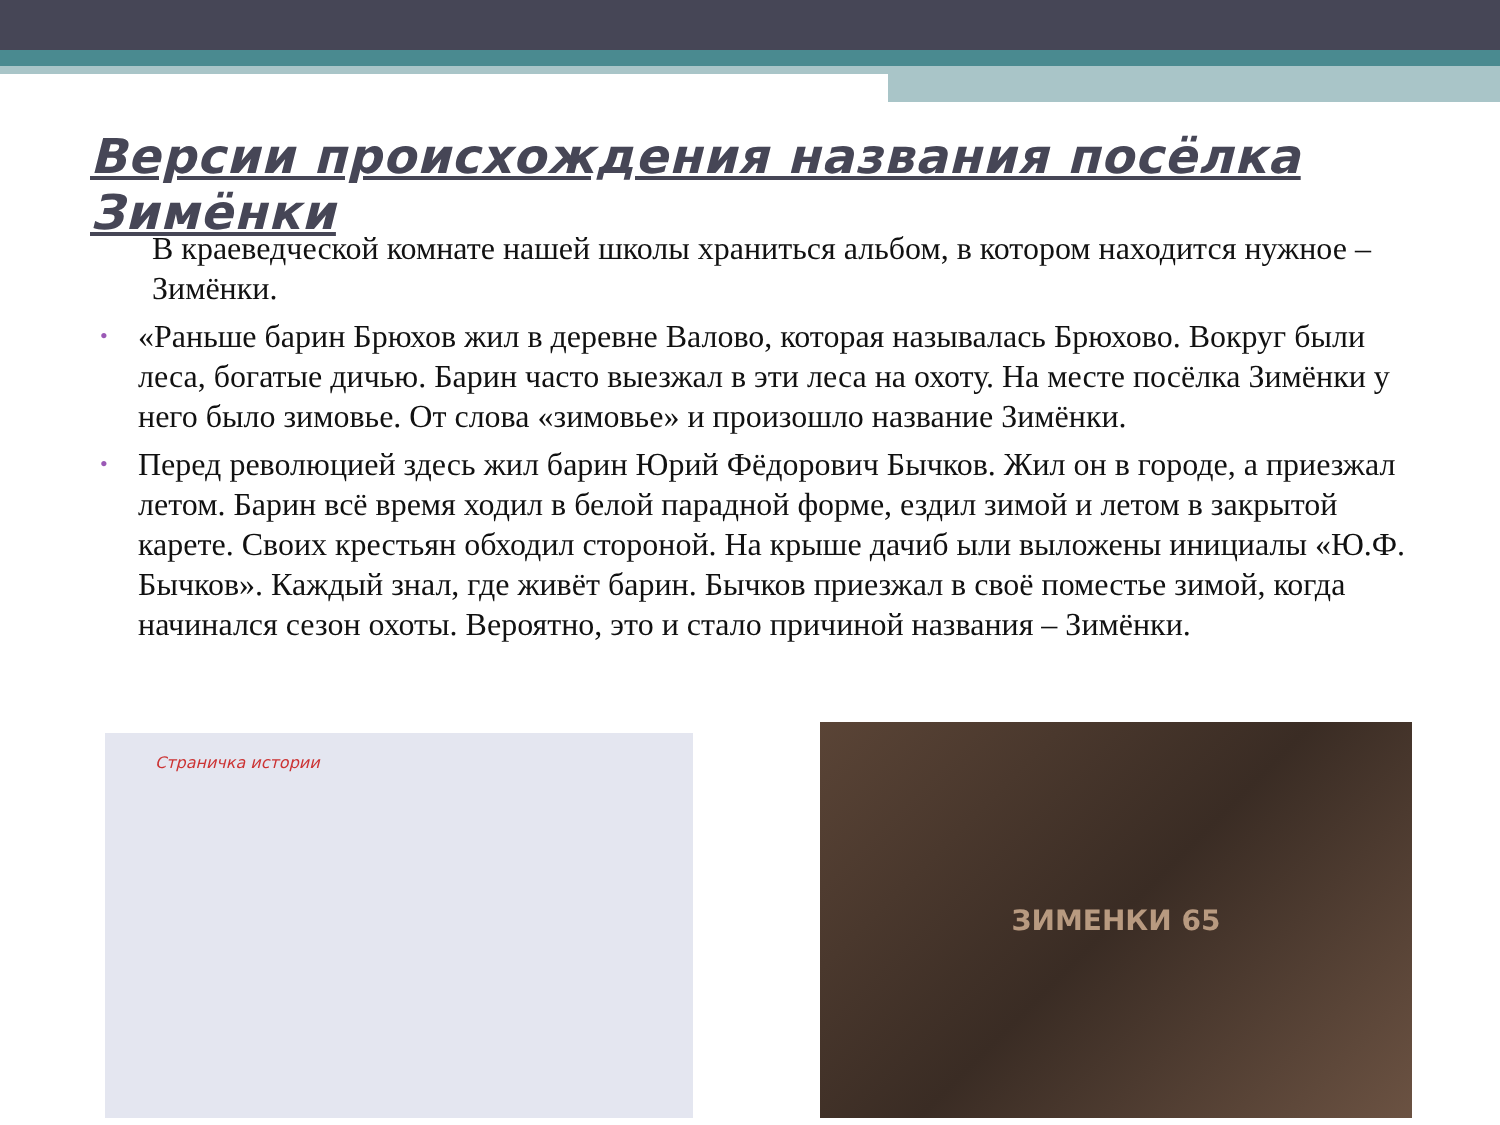Версии происхождения названия посёлка Зимёнки
В краеведческой комнате нашей школы храниться альбом, в котором находится нужное – Зимёнки.
• «Раньше барин Брюхов жил в деревне Валово, которая называлась Брюхово. Вокруг были леса, богатые дичью. Барин часто выезжал в эти леса на охоту. На месте посёлка Зимёнки у него было зимовье. От слова «зимовье» и произошло название Зимёнки.
• Перед революцией здесь жил барин Юрий Фёдорович Бычков. Жил он в городе, а приезжал летом. Барин всё время ходил в белой парадной форме, ездил зимой и летом в закрытой карете. Своих крестьян обходил стороной. На крыше дачиб ыли выложены инициалы «Ю.Ф. Бычков». Каждый знал, где живёт барин. Бычков приезжал в своё поместье зимой, когда начинался сезон охоты. Вероятно, это и стало причиной названия – Зимёнки.
Страничка истории ЗИМЕНКИ 65